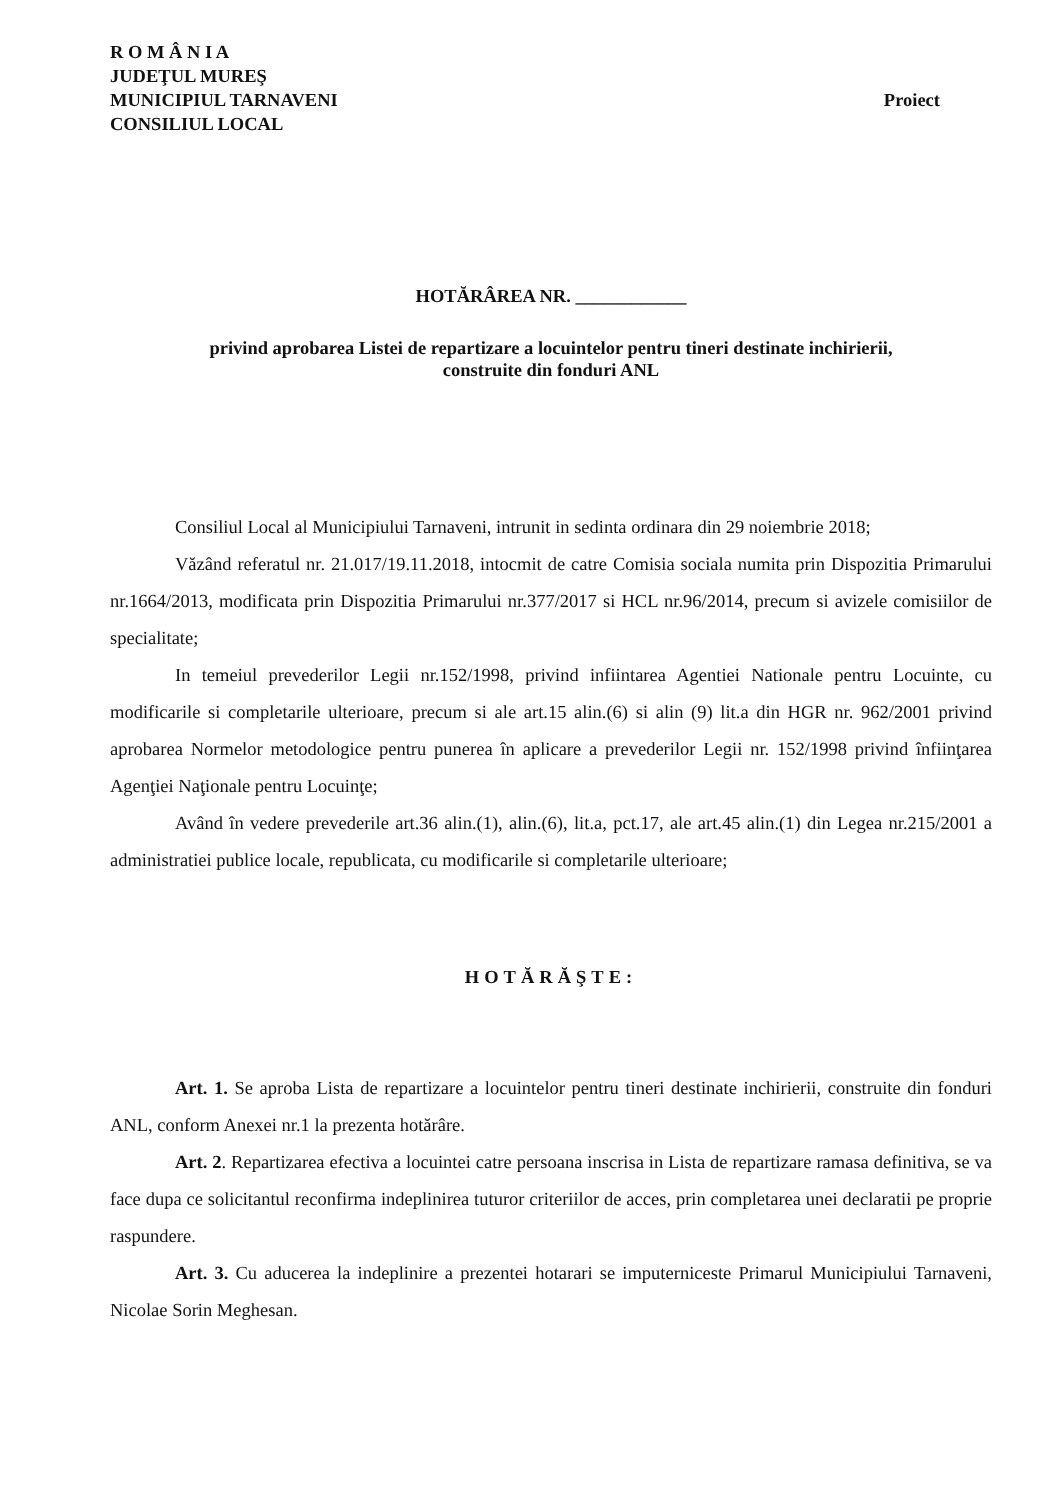R O M Â N I A
JUDEŢUL MUREŞ
MUNICIPIUL TARNAVENI
CONSILIUL LOCAL
Proiect
HOTĂRÂREA NR. ____________
privind aprobarea Listei de repartizare a locuintelor pentru tineri destinate inchirierii,
construite din fonduri ANL
Consiliul Local al Municipiului Tarnaveni, intrunit in sedinta ordinara din 29 noiembrie 2018;
Văzând referatul nr. 21.017/19.11.2018, intocmit de catre Comisia sociala numita prin Dispozitia Primarului nr.1664/2013, modificata prin Dispozitia Primarului nr.377/2017 si HCL nr.96/2014, precum si avizele comisiilor de specialitate;
In temeiul prevederilor Legii nr.152/1998, privind infiintarea Agentiei Nationale pentru Locuinte, cu modificarile si completarile ulterioare, precum si ale art.15 alin.(6) si alin (9) lit.a din HGR nr. 962/2001 privind aprobarea Normelor metodologice pentru punerea în aplicare a prevederilor Legii nr. 152/1998 privind înfiinţarea Agenţiei Naţionale pentru Locuinţe;
Având în vedere prevederile art.36 alin.(1), alin.(6), lit.a, pct.17, ale art.45 alin.(1) din Legea nr.215/2001 a administratiei publice locale, republicata, cu modificarile si completarile ulterioare;
HOTĂRĂŞTE:
Art. 1. Se aproba Lista de repartizare a locuintelor pentru tineri destinate inchirierii, construite din fonduri ANL, conform Anexei nr.1 la prezenta hotărâre.
Art. 2. Repartizarea efectiva a locuintei catre persoana inscrisa in Lista de repartizare ramasa definitiva, se va face dupa ce solicitantul reconfirma indeplinirea tuturor criteriilor de acces, prin completarea unei declaratii pe proprie raspundere.
Art. 3. Cu aducerea la indeplinire a prezentei hotarari se imputerniceste Primarul Municipiului Tarnaveni, Nicolae Sorin Meghesan.